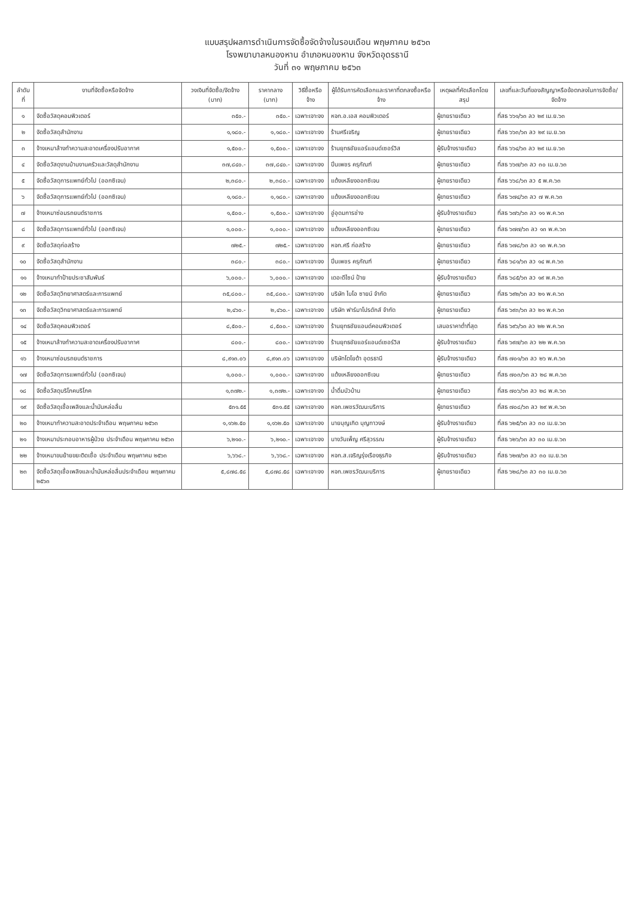แบบสรุปผลการดำเนินการจัดซื้อจัดจ้างในรอบเดือน พฤษภาคม ๒๕๖๓
โรงพยาบาลหนองหาน อำเภอหนองหาน จังหวัดอุดรธานี
วันที่ ๓๑ พฤษภาคม ๒๕๖๓
| ลำดับที่ | งานที่จัดซื้อหรือจัดจ้าง | วงเงินที่จัดซื้อ/จัดจ้าง (บาท) | ราคากลาง (บาท) | วิธีซื้อหรือจ้าง | ผู้ได้รับการคัดเลือกและราคาที่ตกลงซื้อหรือจ้าง | เหตุผลที่คัดเลือกโดยสรุป | เลขที่และวันที่ของสัญญาหรือข้อตกลงในการจัดซื้อ/จัดจ้าง |
| --- | --- | --- | --- | --- | --- | --- | --- |
| ๑ | จัดซื้อวัสดุคอมพิวเตอร์ | ๓๕๐.- | ๓๕๐.- | เฉพาะเจาะจง | หจก.อ.เอส คอมพิวเตอร์ | ผู้ขายรายเดียว | ที่สธ ๖๖๑/๖๓ ลว ๒๙ เม.ย.๖๓ |
| ๒ | จัดซื้อวัสดุสำนักงาน | ๑,๑๘๐.- | ๑,๑๘๐.- | เฉพาะเจาะจง | ร้านศรีเจริญ | ผู้ขายรายเดียว | ที่สธ ๖๖๓/๖๓ ลว ๒๙ เม.ย.๖๓ |
| ๓ | จ้างเหมาล้างทำความสะอาดเครื่องปรับอากาศ | ๑,๕๐๐.- | ๑,๕๐๐.- | เฉพาะเจาะจง | ร้านยุทธชัยแอร์แอนด์เซอร์วิส | ผู้รับจ้างรายเดียว | ที่สธ ๖๖๔/๖๓ ลว ๒๙ เม.ย.๖๓ |
| ๔ | จัดซื้อวัสดุงานบ้านงานครัวและวัสดุสำนักงาน | ๓๗,๘๔๐.- | ๓๗,๘๔๐.- | เฉพาะเจาะจง | ปิ่นเพชร ครุภัณฑ์ | ผู้ขายรายเดียว | ที่สธ ๖๖๗/๖๓ ลว ๓๐ เม.ย.๖๓ |
| ๕ | จัดซื้อวัสดุการแพทย์ทั่วไป (ออกซิเจน) | ๒,๓๘๐.- | ๒,๓๘๐.- | เฉพาะเจาะจง | แต้งเหลียงออกซิเจน | ผู้ขายรายเดียว | ที่สธ ๖๖๘/๖๓ ลว ๕ พ.ค.๖๓ |
| ๖ | จัดซื้อวัสดุการแพทย์ทั่วไป (ออกซิเจน) | ๑,๑๘๐.- | ๑,๑๘๐.- | เฉพาะเจาะจง | แต้งเหลียงออกซิเจน | ผู้ขายรายเดียว | ที่สธ ๖๗๔/๖๓ ลว ๗ พ.ค.๖๓ |
| ๗ | จ้างเหมาซ่อมรถยนต์ราชการ | ๑,๕๐๐.- | ๑,๕๐๐.- | เฉพาะเจาะจง | อู่อุดมการช่าง | ผู้รับจ้างรายเดียว | ที่สธ ๖๗๖/๖๓ ลว ๑๑ พ.ค.๖๓ |
| ๘ | จัดซื้อวัสดุการแพทย์ทั่วไป (ออกซิเจน) | ๑,๐๐๐.- | ๑,๐๐๐.- | เฉพาะเจาะจง | แต้งเหลียงออกซิเจน | ผู้ขายรายเดียว | ที่สธ ๖๗๗/๖๓ ลว ๑๓ พ.ค.๖๓ |
| ๙ | จัดซื้อวัสดุก่อสร้าง | ๗๒๕.- | ๗๒๕.- | เฉพาะเจาะจง | หจก.ศรี ก่อสร้าง | ผู้ขายรายเดียว | ที่สธ ๖๗๘/๖๓ ลว ๑๓ พ.ค.๖๓ |
| ๑๐ | จัดซื้อวัสดุสำนักงาน | ๓๘๐.- | ๓๘๐.- | เฉพาะเจาะจง | ปิ่นเพชร ครุภัณฑ์ | ผู้ขายรายเดียว | ที่สธ ๖๘๑/๖๓ ลว ๑๔ พ.ค.๖๓ |
| ๑๑ | จ้างเหมาทำป้ายประชาสัมพันธ์ | ๖,๐๐๐.- | ๖,๐๐๐.- | เฉพาะเจาะจง | เดอะดีไซน์ ป้าย | ผู้รับจ้างรายเดียว | ที่สธ ๖๘๕/๖๓ ลว ๑๙ พ.ค.๖๓ |
| ๑๒ | จัดซื้อวัสดุวิทยาศาสตร์และการแพทย์ | ๓๕,๘๐๐.- | ๓๕,๘๐๐.- | เฉพาะเจาะจง | บริษัท ไบโอ ซายน์ จำกัด | ผู้ขายรายเดียว | ที่สธ ๖๙๒/๖๓ ลว ๒๑ พ.ค.๖๓ |
| ๑๓ | จัดซื้อวัสดุวิทยาศาสตร์และการแพทย์ | ๒,๔๖๐.- | ๒,๔๖๐.- | เฉพาะเจาะจง | บริษัท ฟาร์มาโปรดักส์ จำกัด | ผู้ขายรายเดียว | ที่สธ ๖๙๓/๖๓ ลว ๒๑ พ.ค.๖๓ |
| ๑๔ | จัดซื้อวัสดุคอมพิวเตอร์ | ๘,๕๐๐.- | ๘,๕๐๐.- | เฉพาะเจาะจง | ร้านยุทธชัยแอนด์คอมพิวเตอร์ | เสนอราคาต่ำที่สุด | ที่สธ ๖๙๖/๖๓ ลว ๒๒ พ.ค.๖๓ |
| ๑๕ | จ้างเหมาล้างทำความสะอาดเครื่องปรับอากาศ | ๘๐๐.- | ๘๐๐.- | เฉพาะเจาะจง | ร้านยุทธชัยแอร์แอนด์เซอร์วิส | ผู้รับจ้างรายเดียว | ที่สธ ๖๙๗/๖๓ ลว ๒๒ พ.ค.๖๓ |
| ๑๖ | จ้างเหมาซ่อมรถยนต์ราชการ | ๘,๙๑๓.๐๖ | ๘,๙๑๓.๐๖ | เฉพาะเจาะจง | บริษัทโตโยต้า อุดรธานี | ผู้รับจ้างรายเดียว | ที่สธ ๗๐๑/๖๓ ลว ๒๖ พ.ค.๖๓ |
| ๑๗ | จัดซื้อวัสดุการแพทย์ทั่วไป (ออกซิเจน) | ๑,๐๐๐.- | ๑,๐๐๐.- | เฉพาะเจาะจง | แต้งเหลียงออกซิเจน | ผู้ขายรายเดียว | ที่สธ ๗๐๓/๖๓ ลว ๒๘ พ.ค.๖๓ |
| ๑๘ | จัดซื้อวัสดุบริโภคบริโภค | ๑,๓๗๒.- | ๑,๓๗๒.- | เฉพาะเจาะจง | น้ำดื่มบัวบ้าน | ผู้ขายรายเดียว | ที่สธ ๗๐๖/๖๓ ลว ๒๘ พ.ค.๖๓ |
| ๑๙ | จัดซื้อวัสดุเชื้อเพลิงและน้ำมันหล่อลื่น | ๕๓๑.๕๕ | ๕๓๑.๕๕ | เฉพาะเจาะจง | หจก.เพชรวัฒนะบริการ | ผู้ขายรายเดียว | ที่สธ ๗๐๘/๖๓ ลว ๒๙ พ.ค.๖๓ |
| ๒๐ | จ้างเหมาทำความสะอาดประจำเดือน พฤษภาคม ๒๕๖๓ | ๑,๑๖๒.๕๐ | ๑,๑๖๒.๕๐ | เฉพาะเจาะจง | นายบุญเกิด บุญทาวงษ์ | ผู้รับจ้างรายเดียว | ที่สธ ๖๒๕/๖๓ ลว ๓๐ เม.ย.๖๓ |
| ๒๑ | จ้างเหมาประกอบอาหารผู้ป่วย ประจำเดือน พฤษภาคม ๒๕๖๓ | ๖,๒๑๐.- | ๖,๒๑๐.- | เฉพาะเจาะจง | นางวันเพ็ญ ศรีสุวรรณ | ผู้รับจ้างรายเดียว | ที่สธ ๖๒๖/๖๓ ลว ๓๐ เม.ย.๖๓ |
| ๒๒ | จ้างเหมาขนย้ายขยะติดเชื้อ ประจำเดือน พฤษภาคม ๒๕๖๓ | ๖,๖๖๘.- | ๖,๖๖๘.- | เฉพาะเจาะจง | หจก.ส.เจริญรุ่งเรืองธุรกิจ | ผู้รับจ้างรายเดียว | ที่สธ ๖๒๗/๖๓ ลว ๓๐ เม.ย.๖๓ |
| ๒๓ | จัดซื้อวัสดุเชื้อเพลิงและน้ำมันหล่อลื่นประจำเดือน พฤษภาคม ๒๕๖๓ | ๕,๘๗๘.๕๘ | ๕,๘๗๘.๕๘ | เฉพาะเจาะจง | หจก.เพชรวัฒนะบริการ | ผู้ขายรายเดียว | ที่สธ ๖๒๘/๖๓ ลว ๓๐ เม.ย.๖๓ |